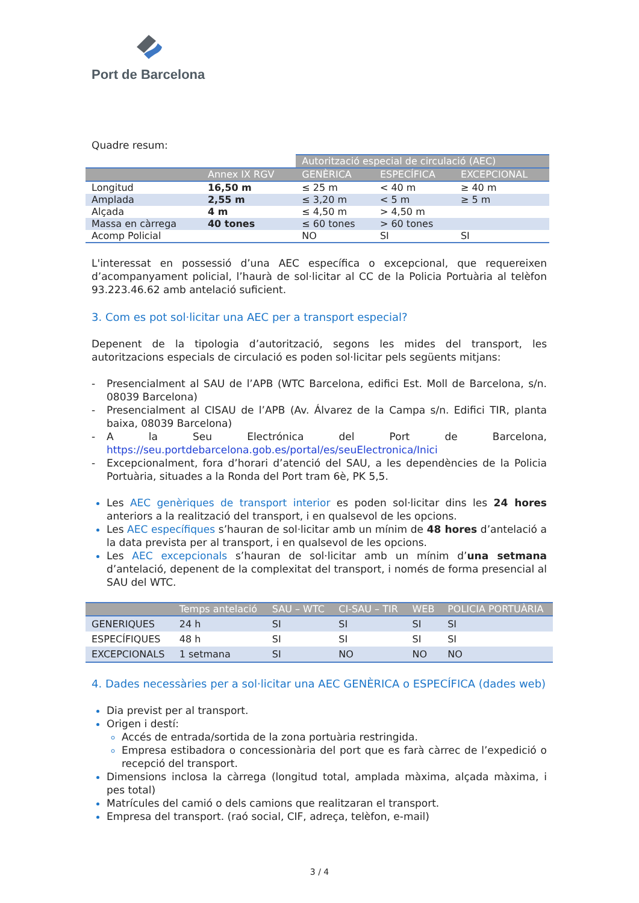Port de Barcelona
Quadre resum:
| | | Autorització especial de circulació (AEC) | | |
| --- | --- | --- | --- | --- |
| | Annex IX RGV | GENÈRICA | ESPECÍFICA | EXCEPCIONAL |
| Longitud | 16,50 m | ≤ 25 m | < 40 m | ≥ 40 m |
| Amplada | 2,55 m | ≤ 3,20 m | < 5 m | ≥ 5 m |
| Alçada | 4 m | ≤ 4,50 m | > 4,50 m | |
| Massa en càrrega | 40 tones | ≤ 60 tones | > 60 tones | |
| Acomp Policial | | NO | SI | SI |
L'interessat en possessió d’una AEC específica o excepcional, que requereixen d’acompanyament policial, l’haurà de sol·licitar al CC de la Policia Portuària al telèfon 93.223.46.62 amb antelació suficient.
3. Com es pot sol·licitar una AEC per a transport especial?
Depenent de la tipologia d’autorització, segons les mides del transport, les autoritzacions especials de circulació es poden sol·licitar pels següents mitjans:
- Presencialment al SAU de l’APB (WTC Barcelona, edifici Est. Moll de Barcelona, s/n. 08039 Barcelona)
- Presencialment al CISAU de l’APB (Av. Álvarez de la Campa s/n. Edifici TIR, planta baixa, 08039 Barcelona)
- A la Seu Electrónica del Port de Barcelona, https://seu.portdebarcelona.gob.es/portal/es/seuElectronica/Inici
- Excepcionalment, fora d’horari d’atenció del SAU, a les dependències de la Policia Portuària, situades a la Ronda del Port tram 6è, PK 5,5.
Les AEC genèriques de transport interior es poden sol·licitar dins les 24 hores anteriors a la realització del transport, i en qualsevol de les opcions.
Les AEC específiques s’hauran de sol·licitar amb un mínim de 48 hores d’antelació a la data prevista per al transport, i en qualsevol de les opcions.
Les AEC excepcionals s’hauran de sol·licitar amb un mínim d’una setmana d’antelació, depenent de la complexitat del transport, i només de forma presencial al SAU del WTC.
| | Temps antelació | SAU – WTC | CI-SAU – TIR | WEB | POLICIA PORTUÀRIA |
| --- | --- | --- | --- | --- | --- |
| GENERIQUES | 24 h | SI | SI | SI | SI |
| ESPECÍFIQUES | 48 h | SI | SI | SI | SI |
| EXCEPCIONALS | 1 setmana | SI | NO | NO | NO |
4. Dades necessàries per a sol·licitar una AEC GENÈRICA o ESPECÍFICA (dades web)
Dia previst per al transport.
Origen i destí:
Accés de entrada/sortida de la zona portuària restringida.
Empresa estibadora o concessionària del port que es farà càrrec de l’expedició o recepció del transport.
Dimensions inclosa la càrrega (longitud total, amplada màxima, alçada màxima, i pes total)
Matrícules del camió o dels camions que realitzaran el transport.
Empresa del transport. (raó social, CIF, adreça, telèfon, e-mail)
3 / 4